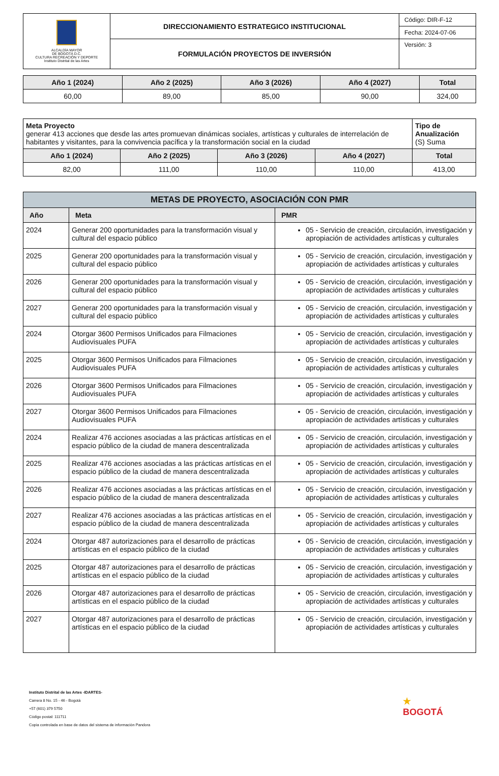| ALCALDÍA MAYOR DE BOGOTÁ D.C. CULTURA RECREACIÓN Y DEPORTE Instituto Distrital de las Artes | DIRECCIONAMIENTO ESTRATEGICO INSTITUCIONAL | Código: DIR-F-12 |
| | | Fecha: 2024-07-06 |
| | FORMULACIÓN PROYECTOS DE INVERSIÓN | Versión: 3 |
| Año 1 (2024) | Año 2 (2025) | Año 3 (2026) | Año 4 (2027) | Total |
| --- | --- | --- | --- | --- |
| 60,00 | 89,00 | 85,00 | 90,00 | 324,00 |
| Meta Proyecto generar 413 acciones que desde las artes promuevan dinámicas sociales, artísticas y culturales de interrelación de habitantes y visitantes, para la convivencia pacífica y la transformación social en la ciudad | | | | Tipo de Anualización (S) Suma |
| Año 1 (2024) | Año 2 (2025) | Año 3 (2026) | Año 4 (2027) | Total |
| 82,00 | 111,00 | 110,00 | 110,00 | 413,00 |
| METAS DE PROYECTO, ASOCIACIÓN CON PMR | | |
| --- | --- | --- |
| Año | Meta | PMR |
| 2024 | Generar 200 oportunidades para la transformación visual y cultural del espacio público | 05 - Servicio de creación, circulación, investigación y apropiación de actividades artísticas y culturales |
| 2025 | Generar 200 oportunidades para la transformación visual y cultural del espacio público | 05 - Servicio de creación, circulación, investigación y apropiación de actividades artísticas y culturales |
| 2026 | Generar 200 oportunidades para la transformación visual y cultural del espacio público | 05 - Servicio de creación, circulación, investigación y apropiación de actividades artísticas y culturales |
| 2027 | Generar 200 oportunidades para la transformación visual y cultural del espacio público | 05 - Servicio de creación, circulación, investigación y apropiación de actividades artísticas y culturales |
| 2024 | Otorgar 3600 Permisos Unificados para Filmaciones Audiovisuales PUFA | 05 - Servicio de creación, circulación, investigación y apropiación de actividades artísticas y culturales |
| 2025 | Otorgar 3600 Permisos Unificados para Filmaciones Audiovisuales PUFA | 05 - Servicio de creación, circulación, investigación y apropiación de actividades artísticas y culturales |
| 2026 | Otorgar 3600 Permisos Unificados para Filmaciones Audiovisuales PUFA | 05 - Servicio de creación, circulación, investigación y apropiación de actividades artísticas y culturales |
| 2027 | Otorgar 3600 Permisos Unificados para Filmaciones Audiovisuales PUFA | 05 - Servicio de creación, circulación, investigación y apropiación de actividades artísticas y culturales |
| 2024 | Realizar 476 acciones asociadas a las prácticas artísticas en el espacio público de la ciudad de manera descentralizada | 05 - Servicio de creación, circulación, investigación y apropiación de actividades artísticas y culturales |
| 2025 | Realizar 476 acciones asociadas a las prácticas artísticas en el espacio público de la ciudad de manera descentralizada | 05 - Servicio de creación, circulación, investigación y apropiación de actividades artísticas y culturales |
| 2026 | Realizar 476 acciones asociadas a las prácticas artísticas en el espacio público de la ciudad de manera descentralizada | 05 - Servicio de creación, circulación, investigación y apropiación de actividades artísticas y culturales |
| 2027 | Realizar 476 acciones asociadas a las prácticas artísticas en el espacio público de la ciudad de manera descentralizada | 05 - Servicio de creación, circulación, investigación y apropiación de actividades artísticas y culturales |
| 2024 | Otorgar 487 autorizaciones para el desarrollo de prácticas artísticas en el espacio público de la ciudad | 05 - Servicio de creación, circulación, investigación y apropiación de actividades artísticas y culturales |
| 2025 | Otorgar 487 autorizaciones para el desarrollo de prácticas artísticas en el espacio público de la ciudad | 05 - Servicio de creación, circulación, investigación y apropiación de actividades artísticas y culturales |
| 2026 | Otorgar 487 autorizaciones para el desarrollo de prácticas artísticas en el espacio público de la ciudad | 05 - Servicio de creación, circulación, investigación y apropiación de actividades artísticas y culturales |
| 2027 | Otorgar 487 autorizaciones para el desarrollo de prácticas artísticas en el espacio público de la ciudad | 05 - Servicio de creación, circulación, investigación y apropiación de actividades artísticas y culturales |
Instituto Distrital de las Artes -IDARTES-
Carrera 8 No. 15 - 46 - Bogotá
+57 (601) 379 5750
Código postal: 111711
Copia controlada en base de datos del sistema de información Pandora
★
BOGOTÁ